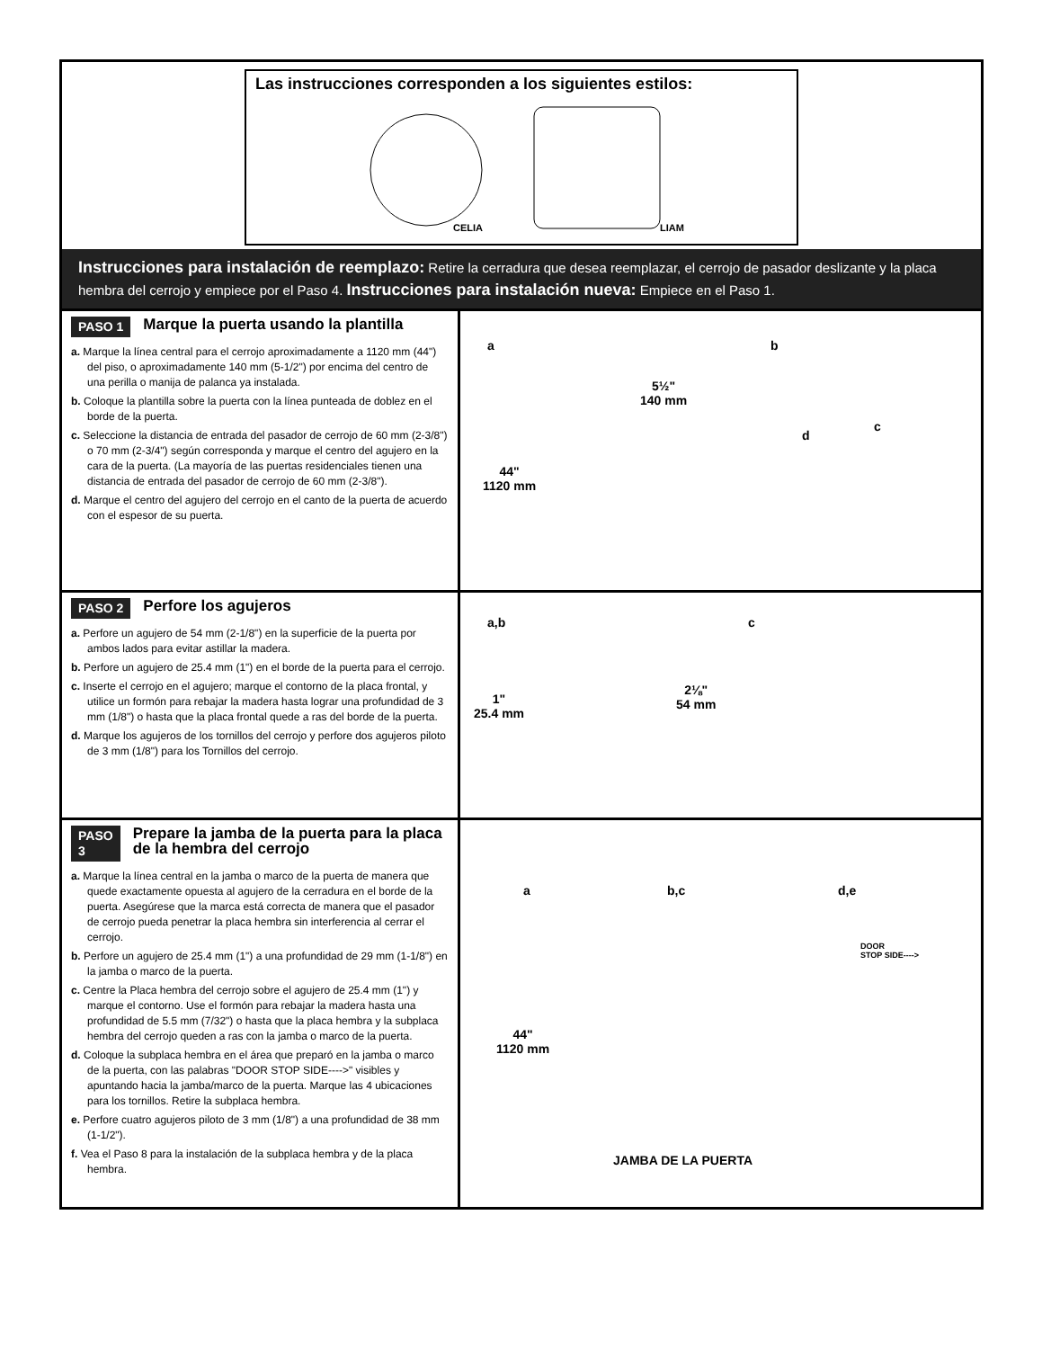Las instrucciones corresponden a los siguientes estilos:
CELIA LIAM
Instrucciones para instalación de reemplazo: Retire la cerradura que desea reemplazar, el cerrojo de pasador deslizante y la placa hembra del cerrojo y empiece por el Paso 4. Instrucciones para instalación nueva: Empiece en el Paso 1.
PASO 1
Marque la puerta usando la plantilla
a. Marque la línea central para el cerrojo aproximadamente a 1120 mm (44") del piso, o aproximadamente 140 mm (5-1/2") por encima del centro de una perilla o manija de palanca ya instalada.
b. Coloque la plantilla sobre la puerta con la línea punteada de doblez en el borde de la puerta.
c. Seleccione la distancia de entrada del pasador de cerrojo de 60 mm (2-3/8") o 70 mm (2-3/4") según corresponda y marque el centro del agujero en la cara de la puerta. (La mayoría de las puertas residenciales tienen una distancia de entrada del pasador de cerrojo de 60 mm (2-3/8").
d. Marque el centro del agujero del cerrojo en el canto de la puerta de acuerdo con el espesor de su puerta.
a
5½"
140 mm
44"
1120 mm
b
c
d
PASO 2
Perfore los agujeros
a. Perfore un agujero de 54 mm (2-1/8") en la superficie de la puerta por ambos lados para evitar astillar la madera.
b. Perfore un agujero de 25.4 mm (1") en el borde de la puerta para el cerrojo.
c. Inserte el cerrojo en el agujero; marque el contorno de la placa frontal, y utilice un formón para rebajar la madera hasta lograr una profundidad de 3 mm (1/8") o hasta que la placa frontal quede a ras del borde de la puerta.
d. Marque los agujeros de los tornillos del cerrojo y perfore dos agujeros piloto de 3 mm (1/8") para los Tornillos del cerrojo.
a,b
1"
25.4 mm
2⅛"
54 mm
c
PASO 3
Prepare la jamba de la puerta para la placa de la hembra del cerrojo
a. Marque la línea central en la jamba o marco de la puerta de manera que quede exactamente opuesta al agujero de la cerradura en el borde de la puerta. Asegúrese que la marca está correcta de manera que el pasador de cerrojo pueda penetrar la placa hembra sin interferencia al cerrar el cerrojo.
b. Perfore un agujero de 25.4 mm (1") a una profundidad de 29 mm (1-1/8") en la jamba o marco de la puerta.
c. Centre la Placa hembra del cerrojo sobre el agujero de 25.4 mm (1") y marque el contorno. Use el formón para rebajar la madera hasta una profundidad de 5.5 mm (7/32") o hasta que la placa hembra y la subplaca hembra del cerrojo queden a ras con la jamba o marco de la puerta.
d. Coloque la subplaca hembra en el área que preparó en la jamba o marco de la puerta, con las palabras "DOOR STOP SIDE---->" visibles y apuntando hacia la jamba/marco de la puerta. Marque las 4 ubicaciones para los tornillos. Retire la subplaca hembra.
e. Perfore cuatro agujeros piloto de 3 mm (1/8") a una profundidad de 38 mm (1-1/2").
f. Vea el Paso 8 para la instalación de la subplaca hembra y de la placa hembra.
a b,c d,e
DOOR
STOP SIDE---->
44"
1120 mm
JAMBA DE LA PUERTA